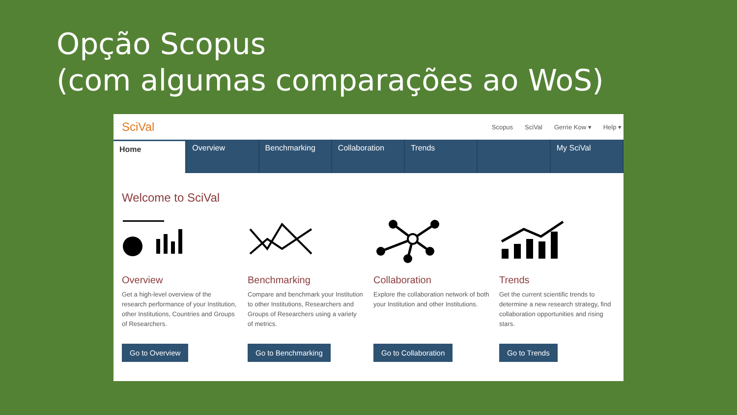Opção Scopus
(com algumas comparações ao WoS)
SciVal
Scopus SciVal Gerrie Kow ▾ Help ▾
Home Overview Benchmarking Collaboration Trends My SciVal
Welcome to SciVal
Overview
Get a high-level overview of the research performance of your Institution, other Institutions, Countries and Groups of Researchers.
Go to Overview
Benchmarking
Compare and benchmark your Institution to other Institutions, Researchers and Groups of Researchers using a variety of metrics.
Go to Benchmarking
Collaboration
Explore the collaboration network of both your Institution and other Institutions.
Go to Collaboration
Trends
Get the current scientific trends to determine a new research strategy, find collaboration opportunities and rising stars.
Go to Trends